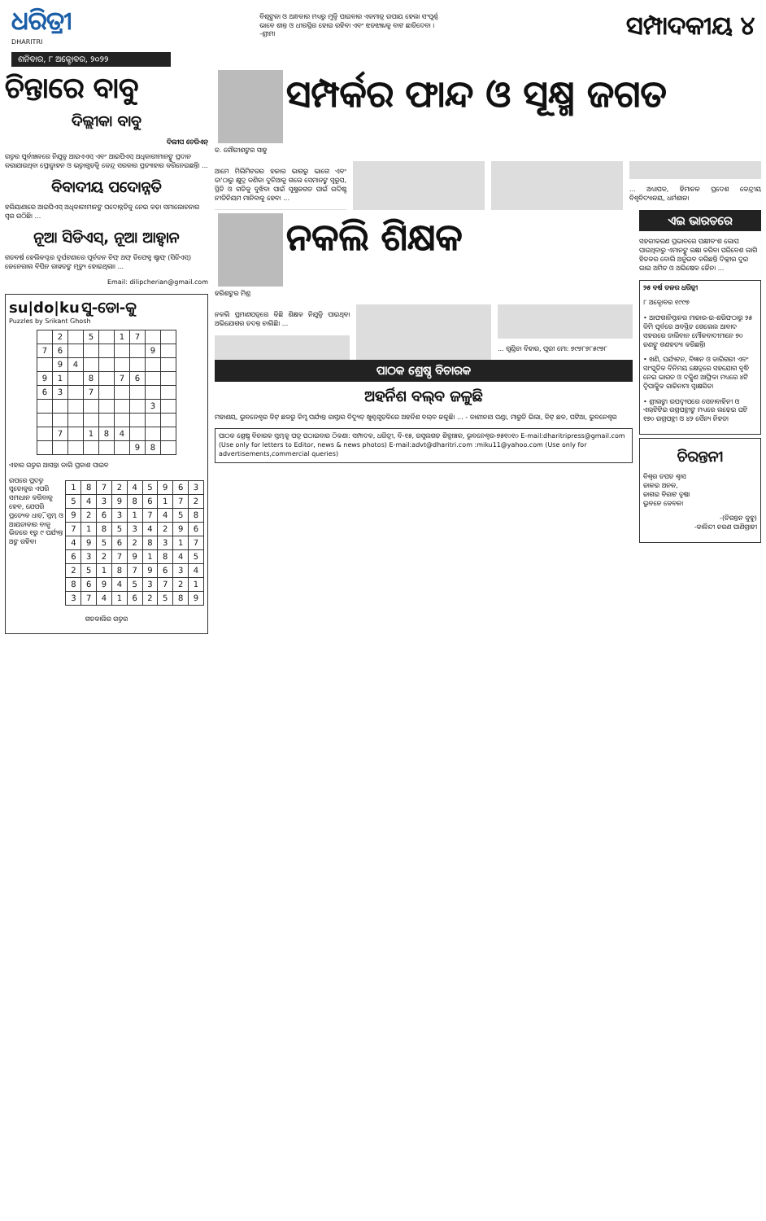ଧରିତ୍ରୀ
DHARITRI
ବିଶୃଙ୍ଖଳା ଓ ଅନ୍ଧକାର ମଧ୍ୟରୁ ମୁକ୍ତି ପାଇବାର ଏକମାତ୍ର ଉପାୟ ହେଲା ସଂପୂର୍ଣ୍ଣ ଭାବେ ଶାନ୍ତ ଓ ଧୀରସ୍ଥିର ହୋଇ ରହିବା ଏବଂ ଝଡଝଞ୍ଜାକୁ ବାଟ ଛାଡିଦେବା । -ଶ୍ରୀମା
ସମ୍ପାଦକୀୟ ୪
ଶନିବାର, ୮ ଅକ୍ଟୋବର, ୨୦୨୨
ଚିନ୍ତାରେ ବାବୁ
ଦିଲ୍ଲୀକା ବାବୁ
ଦିଲୀପ ଚେରିଏନ୍
ଉତ୍ତର ପୂର୍ବାଞ୍ଚଳରେ ନିଯୁକ୍ତ ଆଇଏଏସ୍ ଏବଂ ଆଇପିଏସ୍ ଅଧିକାରୀମାନଙ୍କୁ ପ୍ରଦାନ କରାଯାଉଥିବା ପ୍ରୋତ୍ସାହନ ଓ ଭତ୍ତାଗୁଡ଼ିକୁ କେନ୍ଦ୍ର ସରକାର ପ୍ରତ୍ୟାହାର କରିନେଇଛନ୍ତି। ...
ବିବାଦୀୟ ପଦୋନ୍ନତି
ହରିୟାଣାରେ ଆଇପିଏସ୍ ଅଧିକାରୀମାନଙ୍କ ପଦୋନ୍ନତିକୁ ନେଇ କଡ଼ା ସମାଲୋଚନାର ସ୍ୱର ଉଠିଛି। ...
ନୂଆ ସିଡିଏସ୍, ନୂଆ ଆହ୍ୱାନ
ଗତବର୍ଷ ହେଲିକପ୍ଟର ଦୁର୍ଘଟଣାରେ ପୂର୍ବତନ ଚିଫ୍ ଅଫ୍ ଡିଫେନ୍ସ ଷ୍ଟାଫ୍ (ସିଡିଏସ୍) ଜେନେରାଲ ବିପିନ ରାୱତଙ୍କ ମୃତ୍ୟୁ ହୋଇଥିଲା। ...
Email: dilipcherian@gmail.com
su|do|ku ସୁ-ଡୋ-କୁ
Puzzles by Srikant Ghosh
| | 2 | | 5 | | 1 | 7 | | |
| 7 | 6 | | | | | | 9 | |
| | 9 | 4 | | | | | | |
| 9 | 1 | | 8 | | 7 | 6 | | |
| 6 | 3 | | 7 | | | | | |
| | | | | | | | 3 | |
| | 7 | | 1 | 8 | 4 | | | |
| | | | | | | 9 | 8 | |
ଏହାର ଉତ୍ତର ଆସନ୍ତା କାଲି ପ୍ରକାଶ ପାଇବ
ଉପରେ ପ୍ରଦତ୍ତ ସୁଡୋକୁର ଏପରି ସମାଧାନ କରିବାକୁ ହେବ, ଯେପରି ପ୍ରତ୍ୟେକ ଧାଡ଼ି, ସ୍ତମ୍ଭ ଓ ଆୟତାକାର ବାକ୍ସ ଭିତରେ ୧ରୁ ୯ ପର୍ଯ୍ୟନ୍ତ ଅଙ୍କ ରହିବ।
| 1 | 8 | 7 | 2 | 4 | 5 | 9 | 6 | 3 |
| 5 | 4 | 3 | 9 | 8 | 6 | 1 | 7 | 2 |
| 9 | 2 | 6 | 3 | 1 | 7 | 4 | 5 | 8 |
| 7 | 1 | 8 | 5 | 3 | 4 | 2 | 9 | 6 |
| 4 | 9 | 5 | 6 | 2 | 8 | 3 | 1 | 7 |
| 6 | 3 | 2 | 7 | 9 | 1 | 8 | 4 | 5 |
| 2 | 5 | 1 | 8 | 7 | 9 | 6 | 3 | 4 |
| 8 | 6 | 9 | 4 | 5 | 3 | 7 | 2 | 1 |
| 3 | 7 | 4 | 1 | 6 | 2 | 5 | 8 | 9 |
ଗତକାଲିର ଉତ୍ତର
ସମ୍ପର୍କର ଫାନ୍ଦ ଓ ସୂକ୍ଷ୍ମ ଜଗତ
ଡ. ଗୌରୀଶଙ୍କର ସାହୁ
ଆମେ ମିଲିମିଟରର ହଜାର ଭାଗରୁ ଭାଗେ ଏବଂ ତା'ଠାରୁ କ୍ଷୁଦ୍ର କଣିକା ଦୁନିଆକୁ ଗଲେ ସେମାନଙ୍କ ସ୍ୱରୂପ, ସ୍ଥିତି ଓ ଗତିକୁ ବୁଝିବା ପାଇଁ ସୂକ୍ଷ୍ମଜଗତ ପାଇଁ ଉଦ୍ଦିଷ୍ଟ ନୀତିନିୟମ ମାନିବାକୁ ହେବ। ...
... ଅଧ୍ୟାପକ, ହିମାଚଳ ପ୍ରଦେଶ କେନ୍ଦ୍ରୀୟ ବିଶ୍ୱବିଦ୍ୟାଳୟ, ଧର୍ମଶାଳା
ନକଲି ଶିକ୍ଷକ
ହରିଶଙ୍କର ମିଶ୍ର
ନକଲି ପ୍ରମାଣପତ୍ରରେ କିଛି ଶିକ୍ଷକ ନିଯୁକ୍ତି ପାଇଥିବା ଅଭିଯୋଗର ତଦନ୍ତ ଚାଲିଛି। ...
... ଗୁଣ୍ଡିଚା ବିହାର, ପୁରୀ ମୋ: ୭୯୭୮୭୮୫୯୭୮
ପାଠକ ଶ୍ରେଷ୍ଠ ବିଚାରକ
ଅହର୍ନିଶ ବଲ୍‌ବ ଜଳୁଛି
ମହାଶୟ, ଭୁବନେଶ୍ୱର କିଟ୍ ଛକରୁ କିମ୍ସ ପର୍ଯ୍ୟନ୍ତ ରାସ୍ତାର ବିଦ୍ୟୁତ୍ ଖୁଣ୍ଟଗୁଡ଼ିକରେ ଅହର୍ନିଶ ବଲ୍‌ବ ଜଳୁଛି। ... - କାଶୀନାଥ ପଣ୍ଡା, ମାରୁତି ଭିଲା, କିଟ୍ ଛକ, ପଟିଆ, ଭୁବନେଶ୍ୱର
ପାଠକ ଶ୍ରେଷ୍ଠ ବିଚାରକ ସ୍ତମ୍ଭକୁ ପତ୍ର ପଠାଇବାର ଠିକଣା: ସମ୍ପାଦକ, ଧରିତ୍ରୀ, ବି-୧୫, ରସୁଲଗଡ଼ ଶିଳ୍ପାଞ୍ଚଳ, ଭୁବନେଶ୍ୱର-୭୫୧୦୧୦ E-mail:dharitripress@gmail.com (Use only for letters to Editor, news & news photos) E-mail:advt@dharitri.com :miku11@yahoo.com (Use only for advertisements,commercial queries)
ଏଇ ଭାରତରେ
ସହରୀକରଣ ପ୍ରଭାବରେ ପକ୍ଷୀବଂଶ ଲୋପ ପାଉଥିବାରୁ ଏମାନଙ୍କୁ ରକ୍ଷା କରିବା ପରିବେଶ ଲାଗି ହିତକର ବୋଲି ଅନୁଭବ କରିଛନ୍ତି ଦିଲ୍ଲୀର ଦୁଇ ଭାଇ ଅମିତ ଓ ଅଭିଷେକ ଜୈନ। ...
୨୫ ବର୍ଷ ତଳର ଧରିତ୍ରୀ
୮ ଅକ୍ଟୋବର ୧୯୯୭
• ଆଫଗାନିସ୍ତାନର ମାଜାର-ଇ-ଶରିଫଠାରୁ ୨୫ କିମି ପୂର୍ବରେ ଅବସ୍ଥିତ ଗେଲେଲ ଆବାଦ ସହରରେ ତାଲିବାନ ମୌଳବାଦୀମାନେ ୭୦ ଜଣଙ୍କୁ ଗଣହତ୍ୟା କରିଛନ୍ତି।
• ଖଣି, ପର୍ଯ୍ୟଟନ, ବିଜ୍ଞାନ ଓ କାରିଗରୀ ଏବଂ ସାଂସ୍କୃତିକ ବିନିମୟ କ୍ଷେତ୍ରରେ ସହଯୋଗ ବୃଦ୍ଧି ନେଇ ଭାରତ ଓ ଦକ୍ଷିଣ ଆଫ୍ରିକା ମଧ୍ୟରେ ୪ଟି ଦ୍ୱିପାକ୍ଷିକ ରାଜିନାମା ସ୍ୱାକ୍ଷରିତ।
• ଶ୍ରୀଲଙ୍କା ଉପଦ୍ୱୀପରେ ସେନାବାହିନୀ ଓ ଏଲ୍‌ଟିଟିଇ ଉଗ୍ରପନ୍ଥୀଙ୍କ ମଧ୍ୟରେ ଲଢ଼େଇ ଘଟି ୧୭୦ ଉଗ୍ରପନ୍ଥୀ ଓ ୪୨ ସୈନ୍ୟ ନିହତ।
ଚିରନ୍ତନୀ
ବିଶ୍ୱର ତପତ ଶ୍ୱାସ
ଜାଳଇ ଅନଳ,
ଜାଗଇ ବିରାଟ ତୃଷା
ଭୁବନେ କେବଳ।
-(ଚିରନ୍ତନ କୁହୁ)
-କାଳିନ୍ଦୀ ଚରଣ ପାଣିଗ୍ରାହୀ